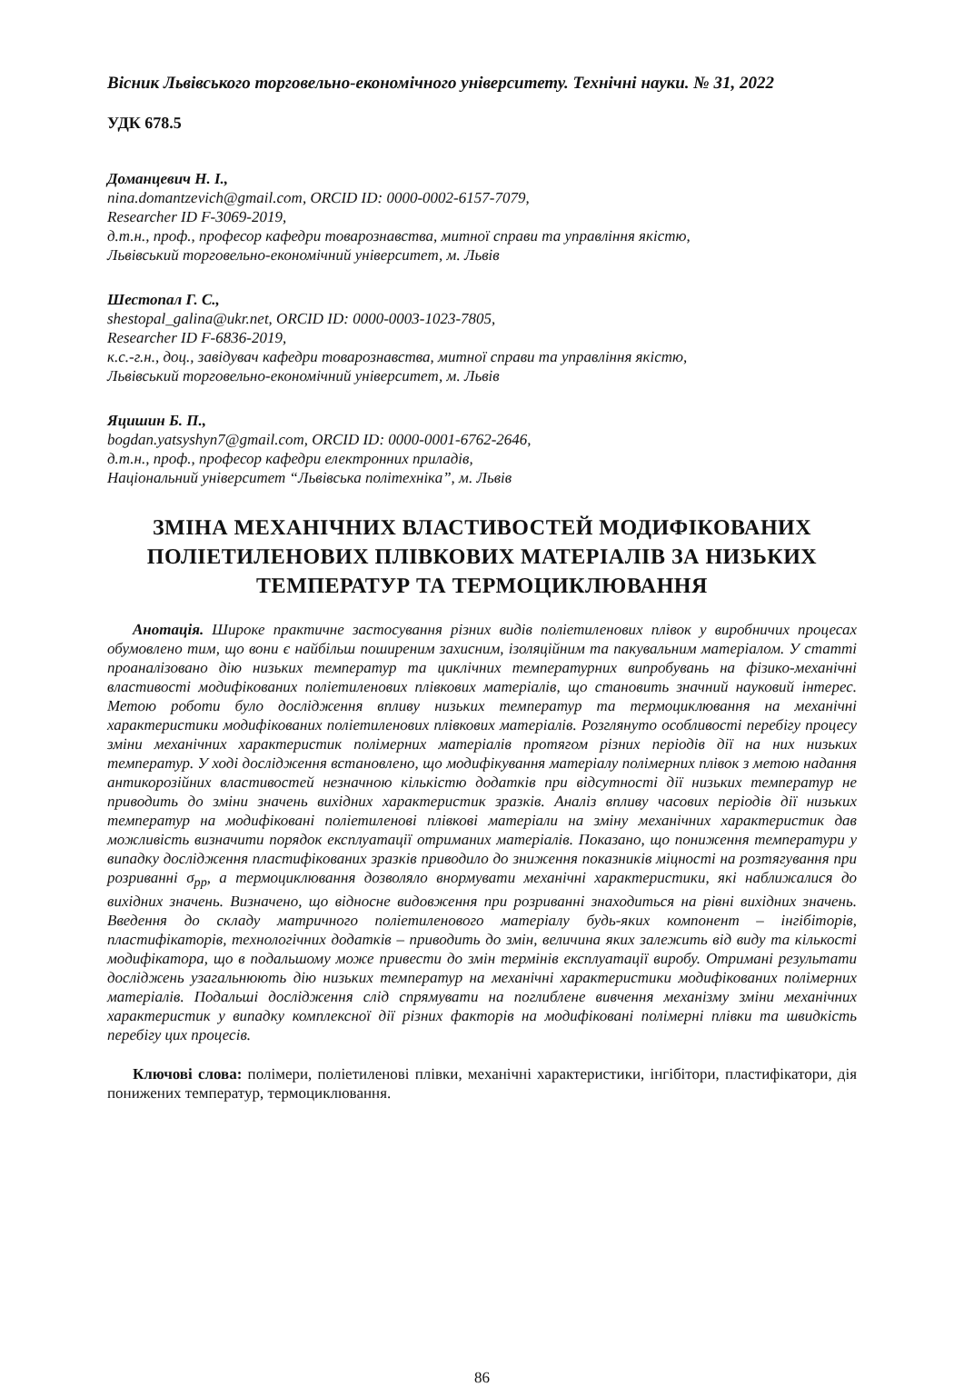Вісник Львівського торговельно-економічного університету. Технічні науки. № 31, 2022
УДК 678.5
Доманцевич Н. І.,
nina.domantzevich@gmail.com, ORCID ID: 0000-0002-6157-7079,
Researcher ID F-3069-2019,
д.т.н., проф., професор кафедри товарознавства, митної справи та управління якістю,
Львівський торговельно-економічний університет, м. Львів
Шестопал Г. С.,
shestopal_galina@ukr.net, ORCID ID: 0000-0003-1023-7805,
Researcher ID F-6836-2019,
к.с.-г.н., доц., завідувач кафедри товарознавства, митної справи та управління якістю,
Львівський торговельно-економічний університет, м. Львів
Яцишин Б. П.,
bogdan.yatsyshyn7@gmail.com, ORCID ID: 0000-0001-6762-2646,
д.т.н., проф., професор кафедри електронних приладів,
Національний університет “Львівська політехніка”, м. Львів
ЗМІНА МЕХАНІЧНИХ ВЛАСТИВОСТЕЙ МОДИФІКОВАНИХ ПОЛІЕТИЛЕНОВИХ ПЛІВКОВИХ МАТЕРІАЛІВ ЗА НИЗЬКИХ ТЕМПЕРАТУР ТА ТЕРМОЦИКЛЮВАННЯ
Анотація. Широке практичне застосування різних видів поліетиленових плівок у виробничих процесах обумовлено тим, що вони є найбільш поширеним захисним, ізоляційним та пакувальним матеріалом. У статті проаналізовано дію низьких температур та циклічних температурних випробувань на фізико-механічні властивості модифікованих поліетиленових плівкових матеріалів, що становить значний науковий інтерес. Метою роботи було дослідження впливу низьких температур та термоциклювання на механічні характеристики модифікованих поліетиленових плівкових матеріалів. Розглянуто особливості перебігу процесу зміни механічних характеристик полімерних матеріалів протягом різних періодів дії на них низьких температур. У ході дослідження встановлено, що модифікування матеріалу полімерних плівок з метою надання антикорозійних властивостей незначною кількістю додатків при відсутності дії низьких температур не приводить до зміни значень вихідних характеристик зразків. Аналіз впливу часових періодів дії низьких температур на модифіковані поліетиленові плівкові матеріали на зміну механічних характеристик дав можливість визначити порядок експлуатації отриманих матеріалів. Показано, що пониження температури у випадку дослідження пластифікованих зразків приводило до зниження показників міцності на розтягування при розриванні σ<sub>рр</sub>, а термоциклювання дозволяло внормувати механічні характеристики, які наближалися до вихідних значень. Визначено, що відносне видовження при розриванні знаходиться на рівні вихідних значень. Введення до складу матричного поліетиленового матеріалу будь-яких компонент – інгібіторів, пластифікаторів, технологічних додатків – приводить до змін, величина яких залежить від виду та кількості модифікатора, що в подальшому може привести до змін термінів експлуатації виробу. Отримані результати досліджень узагальнюють дію низьких температур на механічні характеристики модифікованих полімерних матеріалів. Подальші дослідження слід спрямувати на поглиблене вивчення механізму зміни механічних характеристик у випадку комплексної дії різних факторів на модифіковані полімерні плівки та швидкість перебігу цих процесів.
Ключові слова: полімери, поліетиленові плівки, механічні характеристики, інгібітори, пластифікатори, дія понижених температур, термоциклювання.
86